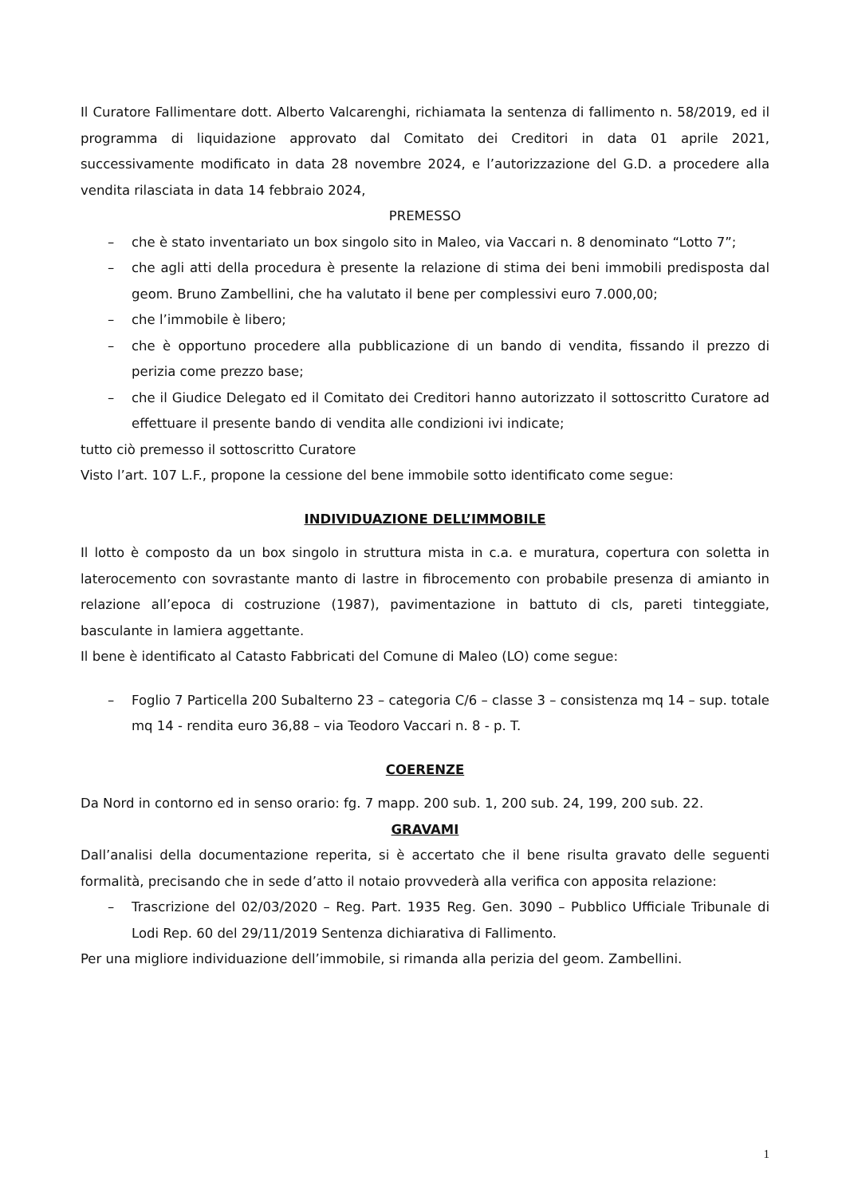Il Curatore Fallimentare dott. Alberto Valcarenghi, richiamata la sentenza di fallimento n. 58/2019, ed il programma di liquidazione approvato dal Comitato dei Creditori in data 01 aprile 2021, successivamente modificato in data 28 novembre 2024, e l’autorizzazione del G.D. a procedere alla vendita rilasciata in data 14 febbraio 2024,
PREMESSO
– che è stato inventariato un box singolo sito in Maleo, via Vaccari n. 8 denominato “Lotto 7”;
– che agli atti della procedura è presente la relazione di stima dei beni immobili predisposta dal geom. Bruno Zambellini, che ha valutato il bene per complessivi euro 7.000,00;
– che l’immobile è libero;
– che è opportuno procedere alla pubblicazione di un bando di vendita, fissando il prezzo di perizia come prezzo base;
– che il Giudice Delegato ed il Comitato dei Creditori hanno autorizzato il sottoscritto Curatore ad effettuare il presente bando di vendita alle condizioni ivi indicate;
tutto ciò premesso il sottoscritto Curatore
Visto l’art. 107 L.F., propone la cessione del bene immobile sotto identificato come segue:
INDIVIDUAZIONE DELL’IMMOBILE
Il lotto è composto da un box singolo in struttura mista in c.a. e muratura, copertura con soletta in laterocemento con sovrastante manto di lastre in fibrocemento con probabile presenza di amianto in relazione all’epoca di costruzione (1987), pavimentazione in battuto di cls, pareti tinteggiate, basculante in lamiera aggettante.
Il bene è identificato al Catasto Fabbricati del Comune di Maleo (LO) come segue:
– Foglio 7 Particella 200 Subalterno 23 – categoria C/6 – classe 3 – consistenza mq 14 – sup. totale mq 14 - rendita euro 36,88 – via Teodoro Vaccari n. 8 - p. T.
COERENZE
Da Nord in contorno ed in senso orario: fg. 7 mapp. 200 sub. 1, 200 sub. 24, 199, 200 sub. 22.
GRAVAMI
Dall’analisi della documentazione reperita, si è accertato che il bene risulta gravato delle seguenti formalità, precisando che in sede d’atto il notaio provvederà alla verifica con apposita relazione:
– Trascrizione del 02/03/2020 – Reg. Part. 1935 Reg. Gen. 3090 – Pubblico Ufficiale Tribunale di Lodi Rep. 60 del 29/11/2019 Sentenza dichiarativa di Fallimento.
Per una migliore individuazione dell’immobile, si rimanda alla perizia del geom. Zambellini.
1